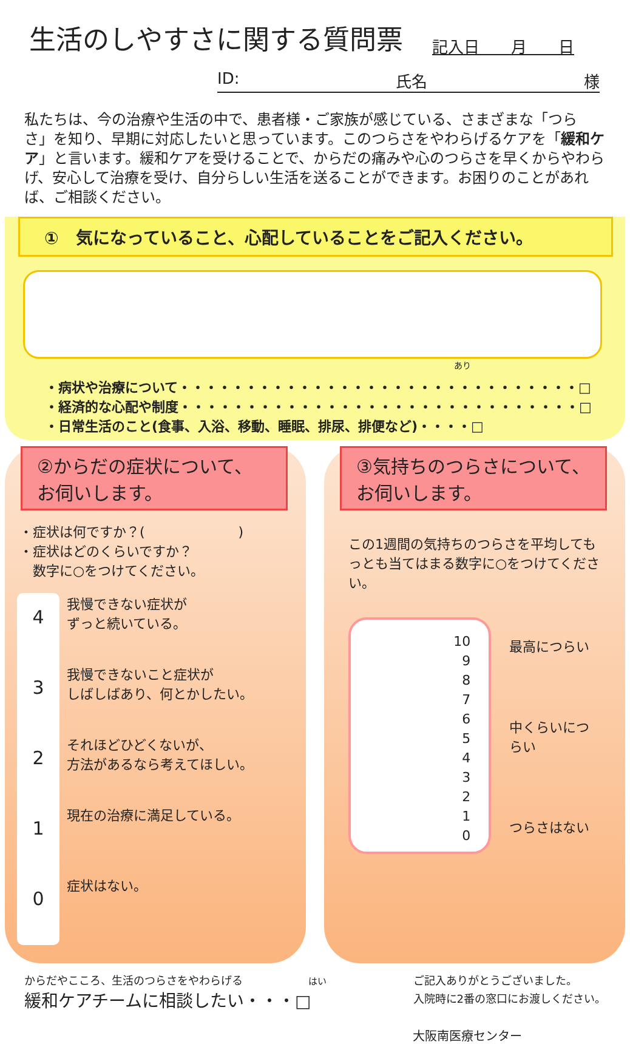生活のしやすさに関する質問票
記入日　　月　　日
ID: 氏名 様
私たちは、今の治療や生活の中で、患者様・ご家族が感じている、さまざまな「つらさ」を知り、早期に対応したいと思っています。このつらさをやわらげるケアを「緩和ケア」と言います。緩和ケアを受けることで、からだの痛みや心のつらさを早くからやわらげ、安心して治療を受け、自分らしい生活を送ることができます。お困りのことがあれば、ご相談ください。
①　気になっていること、心配していることをご記入ください。
あり
・病状や治療について・・・・・・・・・・・・・・・・・・・・・・・・・・・・・・□
・経済的な心配や制度・・・・・・・・・・・・・・・・・・・・・・・・・・・・・・□
・日常生活のこと(食事、入浴、移動、睡眠、排尿、排便など)・・・・□
②からだの症状について、
お伺いします。
・症状は何ですか？(　　　　　　　)
・症状はどのくらいですか？
　数字に○をつけてください。
4
3
2
1
0
我慢できない症状が
ずっと続いている。
我慢できないこと症状が
しばしばあり、何とかしたい。
それほどひどくないが、
方法があるなら考えてほしい。
現在の治療に満足している。
症状はない。
③気持ちのつらさについて、
お伺いします。
この1週間の気持ちのつらさを平均してもっとも当てはまる数字に○をつけてください。
10
9
8
7
6
5
4
3
2
1
0
最高につらい
中くらいにつらい
つらさはない
からだやこころ、生活のつらさをやわらげる　　　　　　はい
緩和ケアチームに相談したい・・・□
ご記入ありがとうございました。
入院時に2番の窓口にお渡しください。
大阪南医療センター